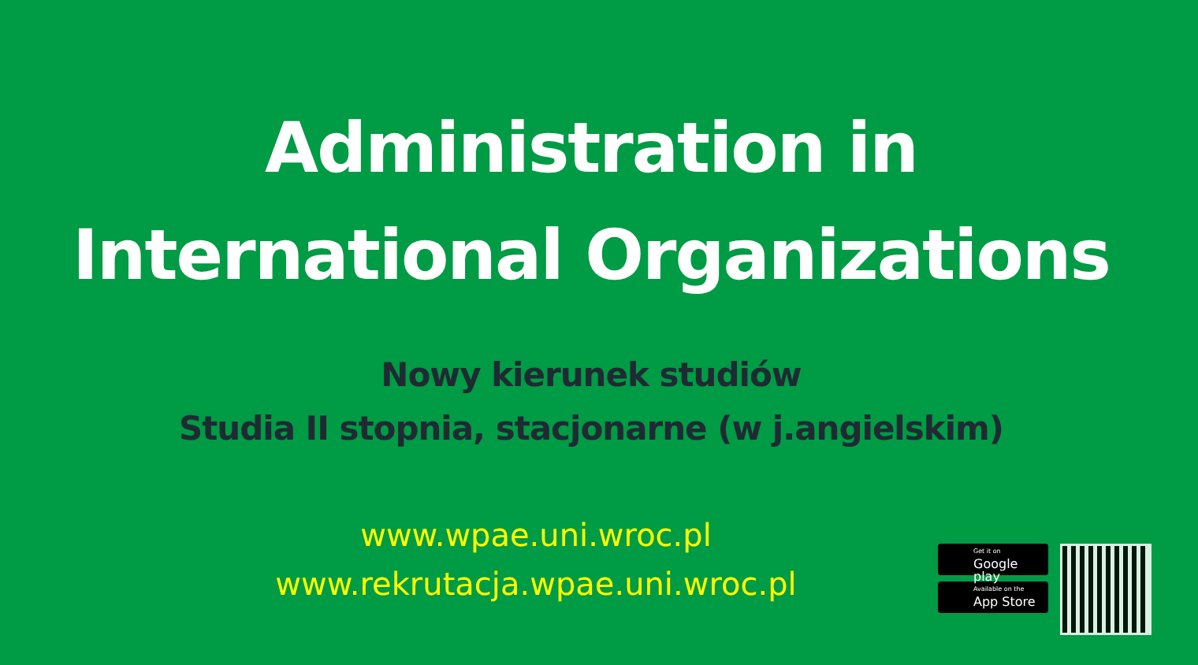Administration in
International Organizations
Nowy kierunek studiów
Studia II stopnia, stacjonarne (w j.angielskim)
www.wpae.uni.wroc.pl
www.rekrutacja.wpae.uni.wroc.pl
Get it on
Google play
Available on the
App Store